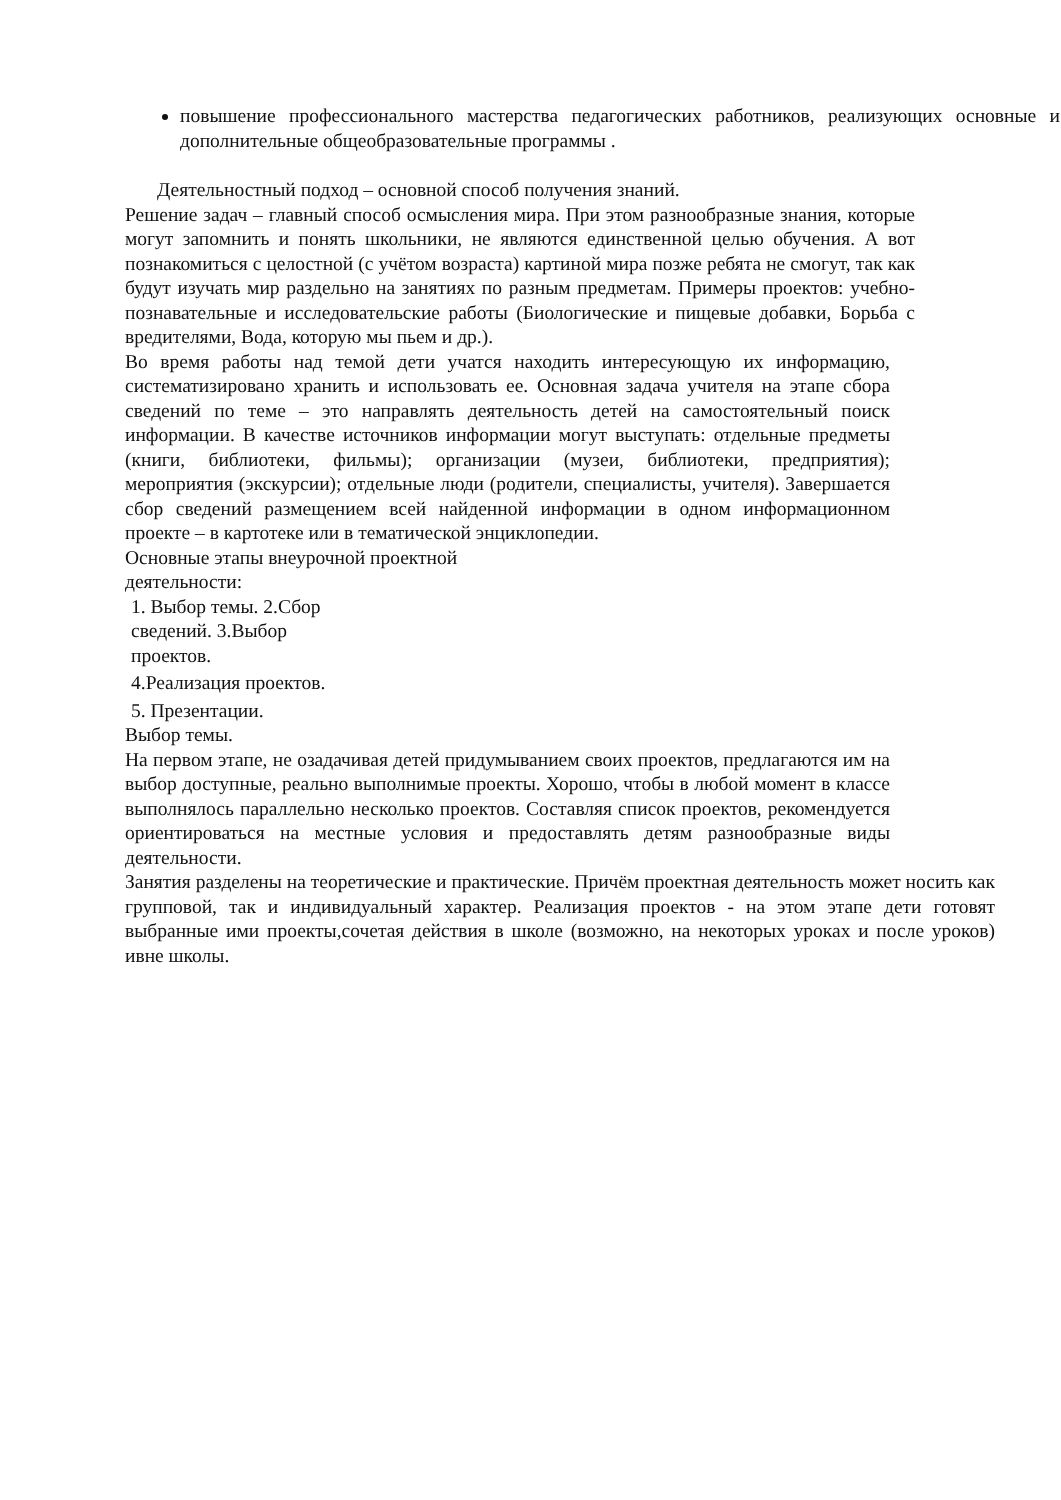повышение профессионального мастерства педагогических работников, реализующих основные и дополнительные общеобразовательные программы .
Деятельностный подход – основной способ получения знаний.
Решение задач – главный способ осмысления мира. При этом разнообразные знания, которые могут запомнить и понять школьники, не являются единственной целью обучения. А вот познакомиться с целостной (с учётом возраста) картиной мира позже ребята не смогут, так как будут изучать мир раздельно на занятиях по разным предметам. Примеры проектов: учебно- познавательные и исследовательские работы (Биологические и пищевые добавки, Борьба с вредителями, Вода, которую мы пьем и др.).
Во время работы над темой дети учатся находить интересующую их информацию, систематизировано хранить и использовать ее. Основная задача учителя на этапе сбора сведений по теме – это направлять деятельность детей на самостоятельный поиск информации. В качестве источников информации могут выступать: отдельные предметы (книги, библиотеки, фильмы); организации (музеи, библиотеки, предприятия); мероприятия (экскурсии); отдельные люди (родители, специалисты, учителя). Завершается сбор сведений размещением всей найденной информации в одном информационном проекте – в картотеке или в тематической энциклопедии.
Основные этапы внеурочной проектной
деятельности:
1. Выбор темы. 2.Сбор
сведений. 3.Выбор
проектов.
4.Реализация проектов.
5. Презентации.
Выбор темы.
На первом этапе, не озадачивая детей придумыванием своих проектов, предлагаются им на выбор доступные, реально выполнимые проекты. Хорошо, чтобы в любой момент в классе выполнялось параллельно несколько проектов. Составляя список проектов, рекомендуется ориентироваться на местные условия и предоставлять детям разнообразные виды деятельности.
Занятия разделены на теоретические и практические. Причём проектная деятельность может носить как групповой, так и индивидуальный характер. Реализация проектов - на этом этапе дети готовят выбранные ими проекты,сочетая действия в школе (возможно, на некоторых уроках и после уроков) ивне школы.